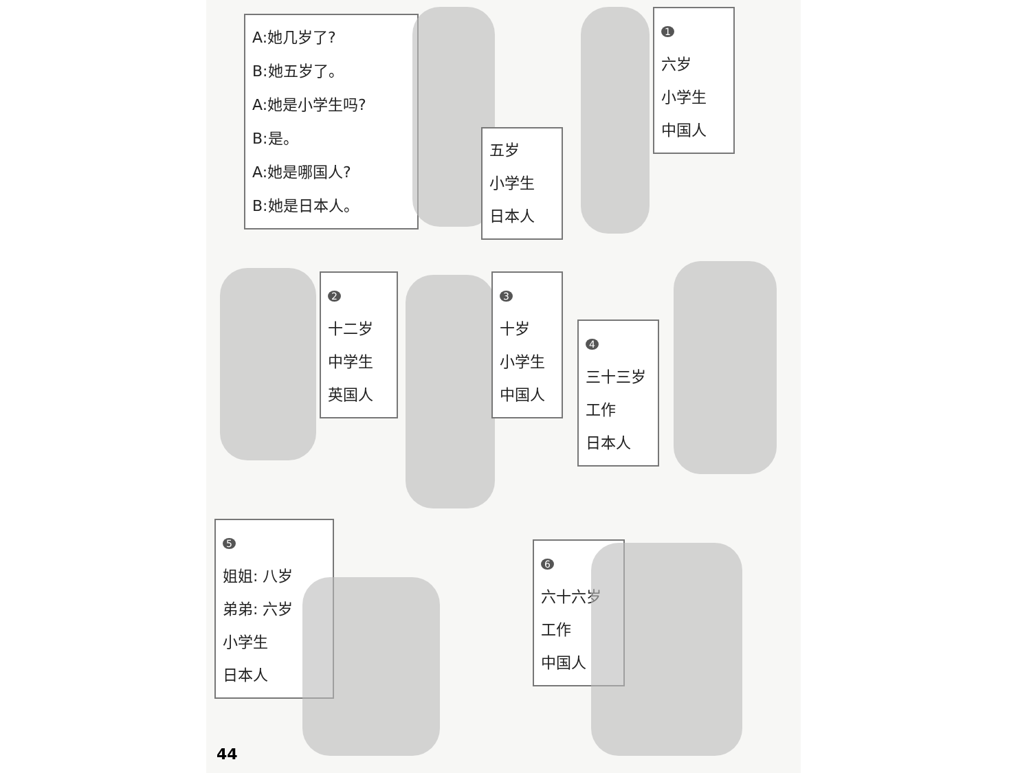A:她几岁了?
B:她五岁了。
A:她是小学生吗?
B:是。
A:她是哪国人?
B:她是日本人。
五岁
小学生
日本人
1
六岁
小学生
中国人
2
十二岁
中学生
英国人
3
十岁
小学生
中国人
4
三十三岁
工作
日本人
5
姐姐: 八岁
弟弟: 六岁
小学生
日本人
6
六十六岁
工作
中国人
44